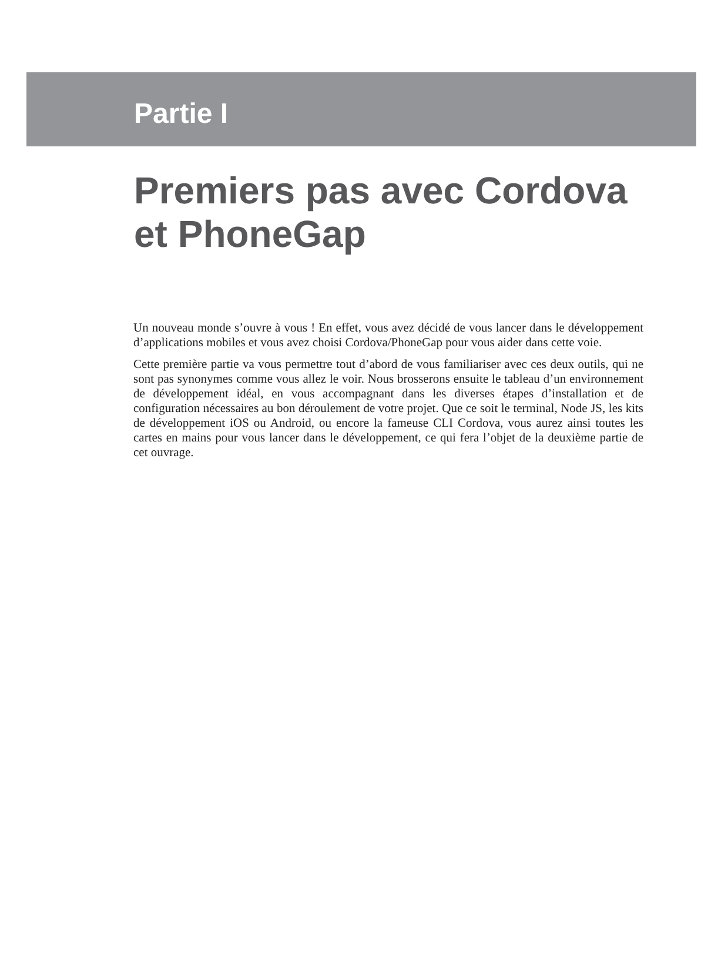Partie I
Premiers pas avec Cordova
et PhoneGap
Un nouveau monde s’ouvre à vous ! En effet, vous avez décidé de vous lancer dans le développement d’applications mobiles et vous avez choisi Cordova/PhoneGap pour vous aider dans cette voie.
Cette première partie va vous permettre tout d’abord de vous familiariser avec ces deux outils, qui ne sont pas synonymes comme vous allez le voir. Nous brosserons ensuite le tableau d’un environnement de développement idéal, en vous accompagnant dans les diverses étapes d’installation et de configuration nécessaires au bon déroulement de votre projet. Que ce soit le terminal, Node JS, les kits de développement iOS ou Android, ou encore la fameuse CLI Cordova, vous aurez ainsi toutes les cartes en mains pour vous lancer dans le développement, ce qui fera l’objet de la deuxième partie de cet ouvrage.